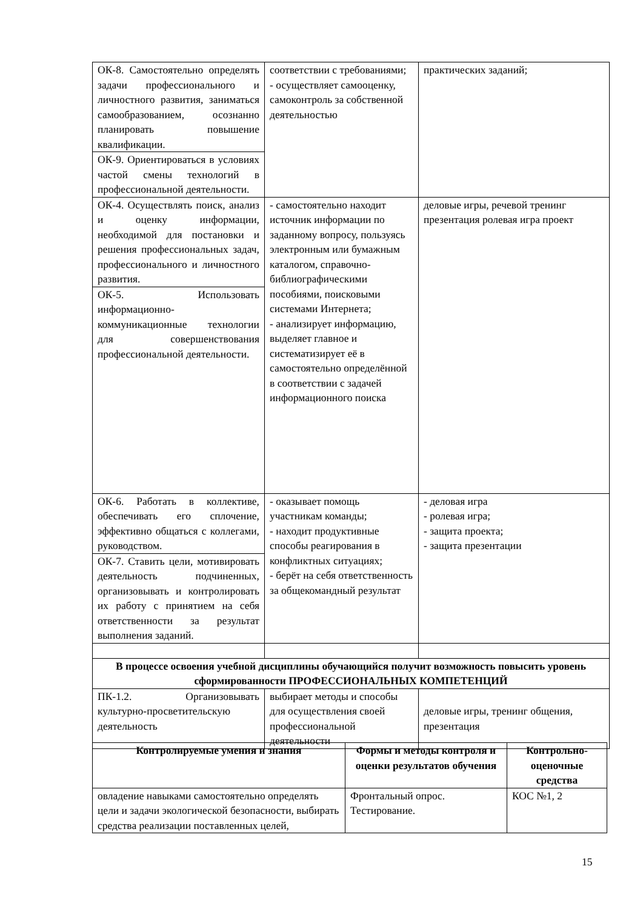| ОК-8. Самостоятельно определять задачи профессионального и личностного развития, заниматься самообразованием, осознанно планировать повышение квалификации. | соответствии с требованиями; - осуществляет самооценку, самоконтроль за собственной деятельностью | практических заданий; |
| ОК-9. Ориентироваться в условиях частой смены технологий в профессиональной деятельности. | | |
| ОК-4. Осуществлять поиск, анализ и оценку информации, необходимой для постановки и решения профессиональных задач, профессионального и личностного развития. | - самостоятельно находит источник информации по заданному вопросу, пользуясь электронным или бумажным каталогом, справочно-библиографическими пособиями, поисковыми системами Интернета; - анализирует информацию, выделяет главное и систематизирует её в самостоятельно определённой в соответствии с задачей информационного поиска | деловые игры, речевой тренинг презентация ролевая игра проект |
| ОК-5. Использовать информационно-коммуникационные технологии для совершенствования профессиональной деятельности. | | |
| ОК-6. Работать в коллективе, обеспечивать его сплочение, эффективно общаться с коллегами, руководством. | - оказывает помощь участникам команды; - находит продуктивные способы реагирования в конфликтных ситуациях; - берёт на себя ответственность за общекомандный результат | - деловая игра - ролевая игра; - защита проекта; - защита презентации |
| ОК-7. Ставить цели, мотивировать деятельность подчиненных, организовывать и контролировать их работу с принятием на себя ответственности за результат выполнения заданий. | | |
| В процессе освоения учебной дисциплины обучающийся получит возможность повысить уровень сформированности ПРОФЕССИОНАЛЬНЫХ КОМПЕТЕНЦИЙ | | |
| ПК-1.2. Организовывать культурно-просветительскую деятельность | выбирает методы и способы для осуществления своей профессиональной деятельности | деловые игры, тренинг общения, презентация |
| Контролируемые умения и знания | Формы и методы контроля и оценки результатов обучения | Контрольно-оценочные средства |
| --- | --- | --- |
| овладение навыками самостоятельно определять цели и задачи экологической безопасности, выбирать средства реализации поставленных целей, | Фронтальный опрос. Тестирование. | КОС №1, 2 |
15